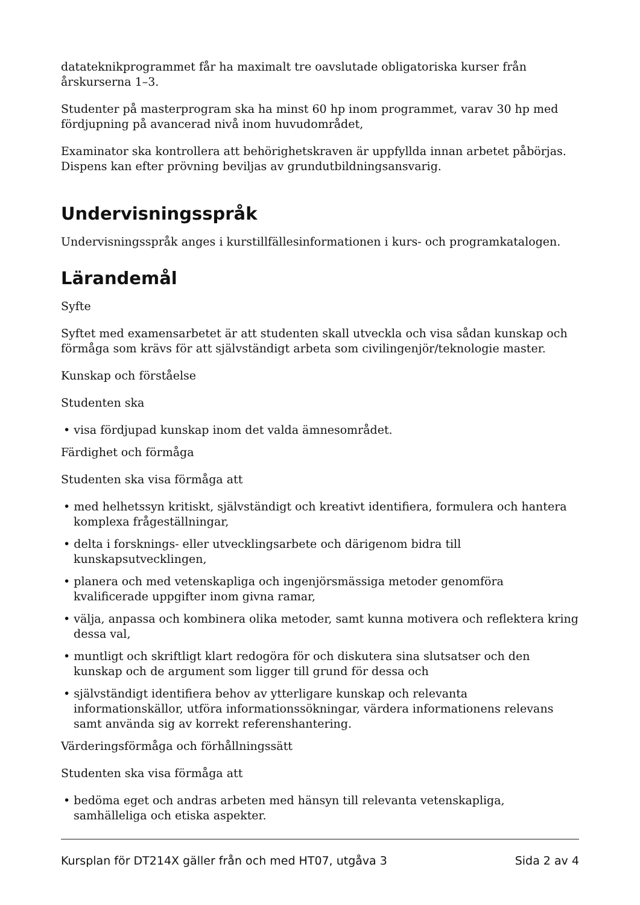datateknikprogrammet får ha maximalt tre oavslutade obligatoriska kurser från årskurserna 1–3.
Studenter på masterprogram ska ha minst 60 hp inom programmet, varav 30 hp med fördjupning på avancerad nivå inom huvudområdet,
Examinator ska kontrollera att behörighetskraven är uppfyllda innan arbetet påbörjas. Dispens kan efter prövning beviljas av grundutbildningsansvarig.
Undervisningsspråk
Undervisningsspråk anges i kurstillfällesinformationen i kurs- och programkatalogen.
Lärandemål
Syfte
Syftet med examensarbetet är att studenten skall utveckla och visa sådan kunskap och förmåga som krävs för att självständigt arbeta som civilingenjör/teknologie master.
Kunskap och förståelse
Studenten ska
• visa fördjupad kunskap inom det valda ämnesområdet.
Färdighet och förmåga
Studenten ska visa förmåga att
• med helhetssyn kritiskt, självständigt och kreativt identifiera, formulera och hantera komplexa frågeställningar,
• delta i forsknings- eller utvecklingsarbete och därigenom bidra till kunskapsutvecklingen,
• planera och med vetenskapliga och ingenjörsmässiga metoder genomföra kvalificerade uppgifter inom givna ramar,
• välja, anpassa och kombinera olika metoder, samt kunna motivera och reflektera kring dessa val,
• muntligt och skriftligt klart redogöra för och diskutera sina slutsatser och den kunskap och de argument som ligger till grund för dessa och
• självständigt identifiera behov av ytterligare kunskap och relevanta informationskällor, utföra informationssökningar, värdera informationens relevans samt använda sig av korrekt referenshantering.
Värderingsförmåga och förhållningssätt
Studenten ska visa förmåga att
• bedöma eget och andras arbeten med hänsyn till relevanta vetenskapliga, samhälleliga och etiska aspekter.
Kursplan för DT214X gäller från och med HT07, utgåva 3 Sida 2 av 4